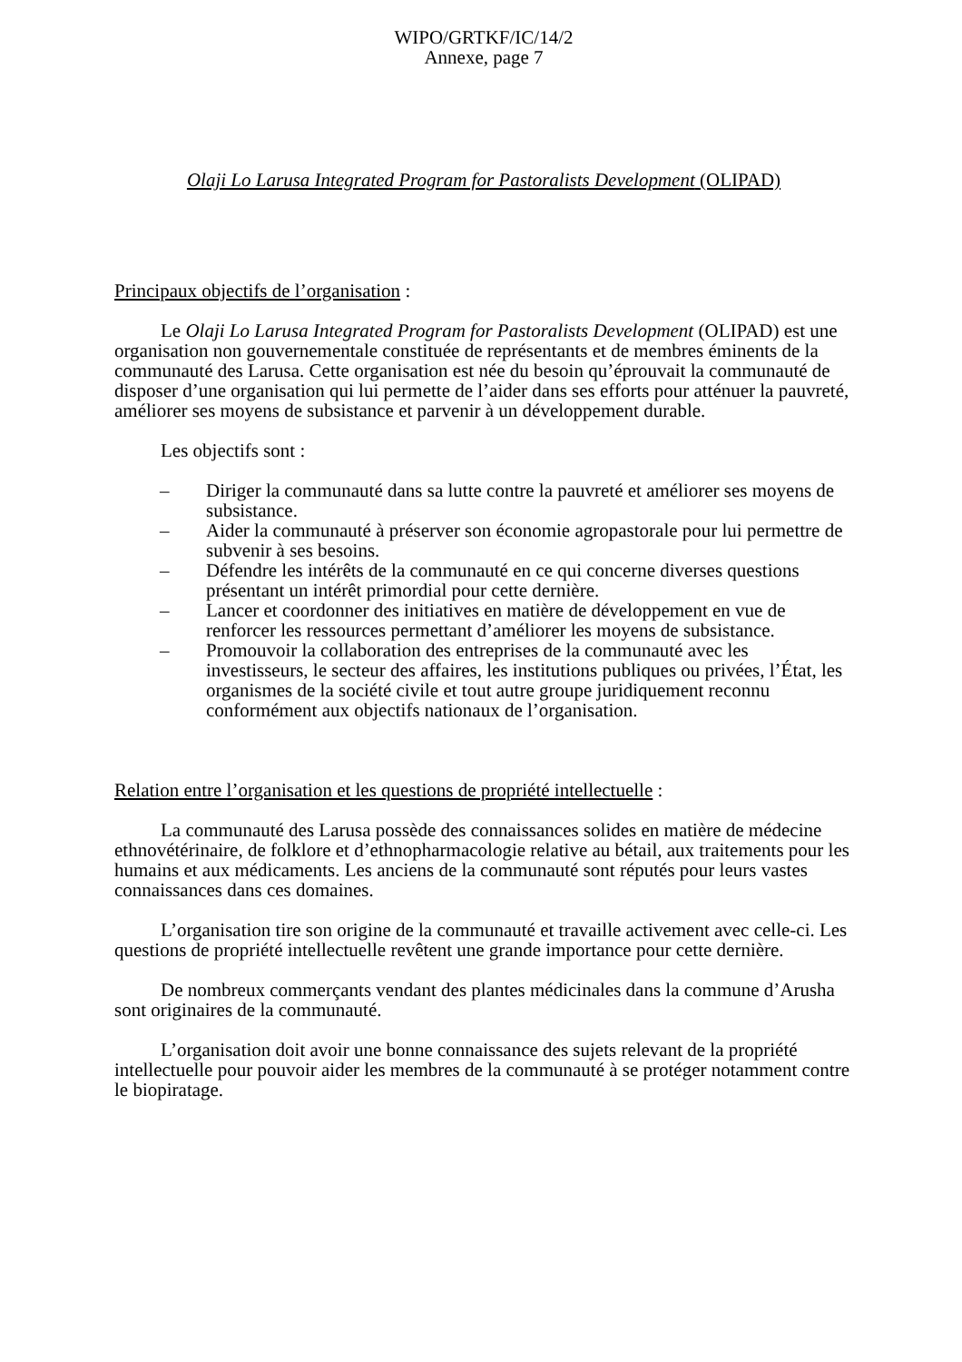WIPO/GRTKF/IC/14/2
Annexe, page 7
Olaji Lo Larusa Integrated Program for Pastoralists Development (OLIPAD)
Principaux objectifs de l’organisation :
Le Olaji Lo Larusa Integrated Program for Pastoralists Development (OLIPAD) est une organisation non gouvernementale constituée de représentants et de membres éminents de la communauté des Larusa. Cette organisation est née du besoin qu’éprouvait la communauté de disposer d’une organisation qui lui permette de l’aider dans ses efforts pour atténuer la pauvreté, améliorer ses moyens de subsistance et parvenir à un développement durable.
Les objectifs sont :
– Diriger la communauté dans sa lutte contre la pauvreté et améliorer ses moyens de subsistance.
– Aider la communauté à préserver son économie agropastorale pour lui permettre de subvenir à ses besoins.
– Défendre les intérêts de la communauté en ce qui concerne diverses questions présentant un intérêt primordial pour cette dernière.
– Lancer et coordonner des initiatives en matière de développement en vue de renforcer les ressources permettant d’améliorer les moyens de subsistance.
– Promouvoir la collaboration des entreprises de la communauté avec les investisseurs, le secteur des affaires, les institutions publiques ou privées, l’État, les organismes de la société civile et tout autre groupe juridiquement reconnu conformément aux objectifs nationaux de l’organisation.
Relation entre l’organisation et les questions de propriété intellectuelle :
La communauté des Larusa possède des connaissances solides en matière de médecine ethnovétérinaire, de folklore et d’ethnopharmacologie relative au bétail, aux traitements pour les humains et aux médicaments. Les anciens de la communauté sont réputés pour leurs vastes connaissances dans ces domaines.
L’organisation tire son origine de la communauté et travaille activement avec celle-ci. Les questions de propriété intellectuelle revêtent une grande importance pour cette dernière.
De nombreux commerçants vendant des plantes médicinales dans la commune d’Arusha sont originaires de la communauté.
L’organisation doit avoir une bonne connaissance des sujets relevant de la propriété intellectuelle pour pouvoir aider les membres de la communauté à se protéger notamment contre le biopiratage.